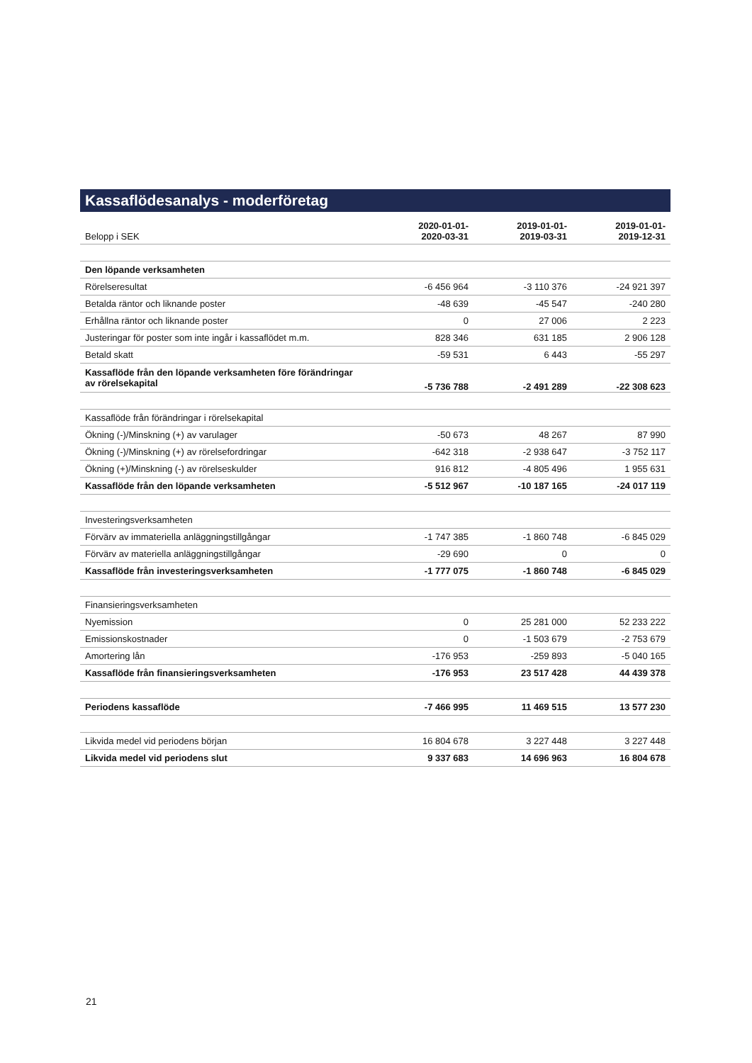Kassaflödesanalys - moderföretag
| Belopp i SEK | 2020-01-01- 2020-03-31 | 2019-01-01- 2019-03-31 | 2019-01-01- 2019-12-31 |
| --- | --- | --- | --- |
| Den löpande verksamheten | | | |
| Rörelseresultat | -6 456 964 | -3 110 376 | -24 921 397 |
| Betalda räntor och liknande poster | -48 639 | -45 547 | -240 280 |
| Erhållna räntor och liknande poster | 0 | 27 006 | 2 223 |
| Justeringar för poster som inte ingår i kassaflödet m.m. | 828 346 | 631 185 | 2 906 128 |
| Betald skatt | -59 531 | 6 443 | -55 297 |
| Kassaflöde från den löpande verksamheten före förändringar av rörelsekapital | -5 736 788 | -2 491 289 | -22 308 623 |
| Kassaflöde från förändringar i rörelsekapital | | | |
| Ökning (-)/Minskning (+) av varulager | -50 673 | 48 267 | 87 990 |
| Ökning (-)/Minskning (+) av rörelsefordringar | -642 318 | -2 938 647 | -3 752 117 |
| Ökning (+)/Minskning (-) av rörelseskulder | 916 812 | -4 805 496 | 1 955 631 |
| Kassaflöde från den löpande verksamheten | -5 512 967 | -10 187 165 | -24 017 119 |
| Investeringsverksamheten | | | |
| Förvärv av immateriella anläggningstillgångar | -1 747 385 | -1 860 748 | -6 845 029 |
| Förvärv av materiella anläggningstillgångar | -29 690 | 0 | 0 |
| Kassaflöde från investeringsverksamheten | -1 777 075 | -1 860 748 | -6 845 029 |
| Finansieringsverksamheten | | | |
| Nyemission | 0 | 25 281 000 | 52 233 222 |
| Emissionskostnader | 0 | -1 503 679 | -2 753 679 |
| Amortering lån | -176 953 | -259 893 | -5 040 165 |
| Kassaflöde från finansieringsverksamheten | -176 953 | 23 517 428 | 44 439 378 |
| Periodens kassaflöde | -7 466 995 | 11 469 515 | 13 577 230 |
| Likvida medel vid periodens början | 16 804 678 | 3 227 448 | 3 227 448 |
| Likvida medel vid periodens slut | 9 337 683 | 14 696 963 | 16 804 678 |
21